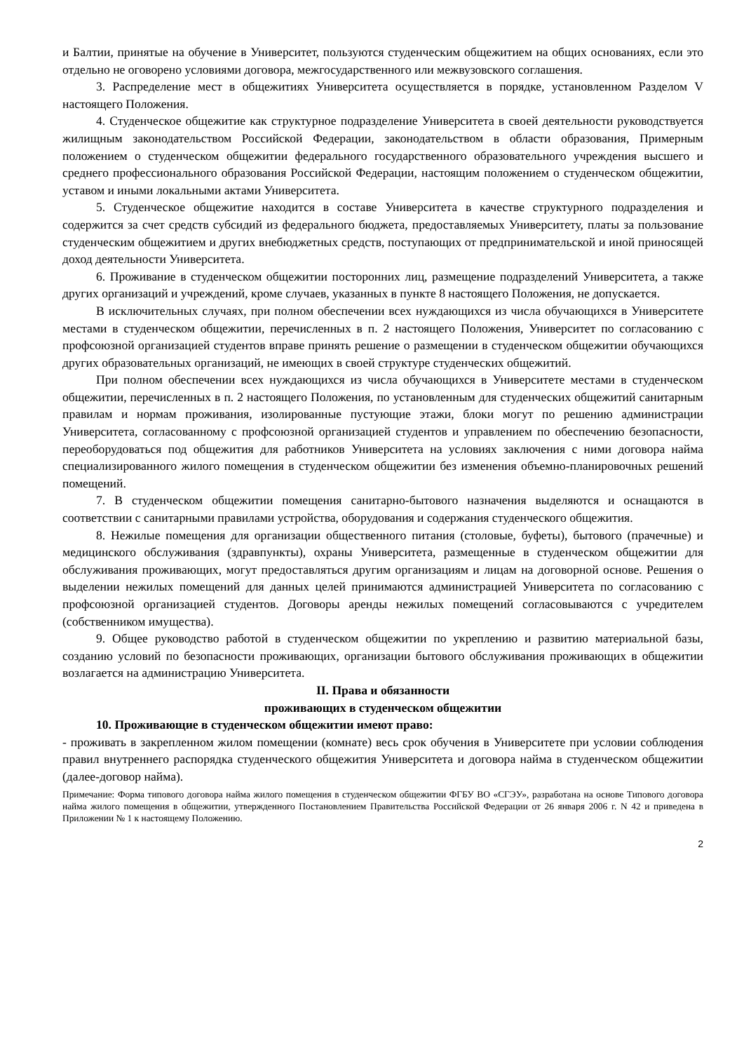и Балтии, принятые на обучение в Университет, пользуются студенческим общежитием на общих основаниях, если это отдельно не оговорено условиями договора, межгосударственного или межвузовского соглашения.
3. Распределение мест в общежитиях Университета осуществляется в порядке, установленном Разделом V настоящего Положения.
4. Студенческое общежитие как структурное подразделение Университета в своей деятельности руководствуется жилищным законодательством Российской Федерации, законодательством в области образования, Примерным положением о студенческом общежитии федерального государственного образовательного учреждения высшего и среднего профессионального образования Российской Федерации, настоящим положением о студенческом общежитии, уставом и иными локальными актами Университета.
5. Студенческое общежитие находится в составе Университета в качестве структурного подразделения и содержится за счет средств субсидий из федерального бюджета, предоставляемых Университету, платы за пользование студенческим общежитием и других внебюджетных средств, поступающих от предпринимательской и иной приносящей доход деятельности Университета.
6. Проживание в студенческом общежитии посторонних лиц, размещение подразделений Университета, а также других организаций и учреждений, кроме случаев, указанных в пункте 8 настоящего Положения, не допускается.
В исключительных случаях, при полном обеспечении всех нуждающихся из числа обучающихся в Университете местами в студенческом общежитии, перечисленных в п. 2 настоящего Положения, Университет по согласованию с профсоюзной организацией студентов вправе принять решение о размещении в студенческом общежитии обучающихся других образовательных организаций, не имеющих в своей структуре студенческих общежитий.
При полном обеспечении всех нуждающихся из числа обучающихся в Университете местами в студенческом общежитии, перечисленных в п. 2 настоящего Положения, по установленным для студенческих общежитий санитарным правилам и нормам проживания, изолированные пустующие этажи, блоки могут по решению администрации Университета, согласованному с профсоюзной организацией студентов и управлением по обеспечению безопасности, переоборудоваться под общежития для работников Университета на условиях заключения с ними договора найма специализированного жилого помещения в студенческом общежитии без изменения объемно-планировочных решений помещений.
7. В студенческом общежитии помещения санитарно-бытового назначения выделяются и оснащаются в соответствии с санитарными правилами устройства, оборудования и содержания студенческого общежития.
8. Нежилые помещения для организации общественного питания (столовые, буфеты), бытового (прачечные) и медицинского обслуживания (здравпункты), охраны Университета, размещенные в студенческом общежитии для обслуживания проживающих, могут предоставляться другим организациям и лицам на договорной основе. Решения о выделении нежилых помещений для данных целей принимаются администрацией Университета по согласованию с профсоюзной организацией студентов. Договоры аренды нежилых помещений согласовываются с учредителем (собственником имущества).
9. Общее руководство работой в студенческом общежитии по укреплению и развитию материальной базы, созданию условий по безопасности проживающих, организации бытового обслуживания проживающих в общежитии возлагается на администрацию Университета.
II. Права и обязанности
проживающих в студенческом общежитии
10. Проживающие в студенческом общежитии имеют право:
- проживать в закрепленном жилом помещении (комнате) весь срок обучения в Университете при условии соблюдения правил внутреннего распорядка студенческого общежития Университета и договора найма в студенческом общежитии (далее-договор найма).
Примечание: Форма типового договора найма жилого помещения в студенческом общежитии ФГБУ ВО «СГЭУ», разработана на основе Типового договора найма жилого помещения в общежитии, утвержденного Постановлением Правительства Российской Федерации от 26 января 2006 г. N 42 и приведена в Приложении № 1 к настоящему Положению.
2